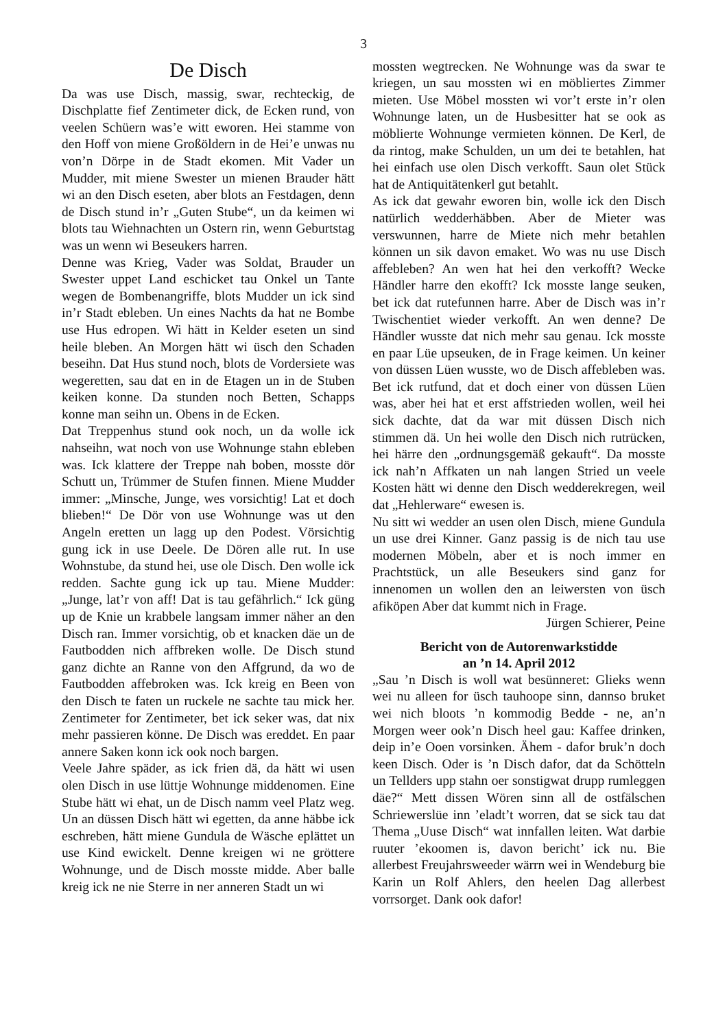3
De Disch
Da was use Disch, massig, swar, rechteckig, de Dischplatte fief Zentimeter dick, de Ecken rund, von veelen Schüern was’e witt eworen. Hei stamme von den Hoff von miene Großöldern in de Hei’e unwas nu von’n Dörpe in de Stadt ekomen. Mit Vader un Mudder, mit miene Swester un mienen Brauder hätt wi an den Disch eseten, aber blots an Festdagen, denn de Disch stund in’r „Guten Stube“, un da keimen wi blots tau Wiehnachten un Ostern rin, wenn Geburtstag was un wenn wi Beseukers harren.
Denne was Krieg, Vader was Soldat, Brauder un Swester uppet Land eschicket tau Onkel un Tante wegen de Bombenangriffe, blots Mudder un ick sind in’r Stadt ebleben. Un eines Nachts da hat ne Bombe use Hus edropen. Wi hätt in Kelder eseten un sind heile bleben. An Morgen hätt wi üsch den Schaden beseihn. Dat Hus stund noch, blots de Vordersiete was wegeretten, sau dat en in de Etagen un in de Stuben keiken konne. Da stunden noch Betten, Schapps konne man seihn un. Obens in de Ecken.
Dat Treppenhus stund ook noch, un da wolle ick nahseihn, wat noch von use Wohnunge stahn ebleben was. Ick klattere der Treppe nah boben, mosste dör Schutt un, Trümmer de Stufen finnen. Miene Mudder immer: „Minsche, Junge, wes vorsichtig! Lat et doch blieben!“ De Dör von use Wohnunge was ut den Angeln eretten un lagg up den Podest. Vörsichtig gung ick in use Deele. De Dören alle rut. In use Wohnstube, da stund hei, use ole Disch. Den wolle ick redden. Sachte gung ick up tau. Miene Mudder: „Junge, lat’r von aff! Dat is tau gefährlich.“ Ick güng up de Knie un krabbele langsam immer näher an den Disch ran. Immer vorsichtig, ob et knacken däe un de Fautbodden nich affbreken wolle. De Disch stund ganz dichte an Ranne von den Affgrund, da wo de Fautbodden affebroken was. Ick kreig en Been von den Disch te faten un ruckele ne sachte tau mick her. Zentimeter for Zentimeter, bet ick seker was, dat nix mehr passieren könne. De Disch was ereddet. En paar annere Saken konn ick ook noch bargen.
Veele Jahre späder, as ick frien dä, da hätt wi usen olen Disch in use lüttje Wohnunge middenomen. Eine Stube hätt wi ehat, un de Disch namm veel Platz weg. Un an düssen Disch hätt wi egetten, da anne häbbe ick eschreben, hätt miene Gundula de Wäsche eplättet un use Kind ewickelt. Denne kreigen wi ne gröttere Wohnunge, und de Disch mosste midde. Aber balle kreig ick ne nie Sterre in ner anneren Stadt un wi
mossten wegtrecken. Ne Wohnunge was da swar te kriegen, un sau mossten wi en möbliertes Zimmer mieten. Use Möbel mossten wi vor’t erste in’r olen Wohnunge laten, un de Husbesitter hat se ook as möblierte Wohnunge vermieten können. De Kerl, de da rintog, make Schulden, un um dei te betahlen, hat hei einfach use olen Disch verkofft. Saun olet Stück hat de Antiquitätenkerl gut betahlt.
As ick dat gewahr eworen bin, wolle ick den Disch natürlich wedderhäbben. Aber de Mieter was verswunnen, harre de Miete nich mehr betahlen können un sik davon emaket. Wo was nu use Disch affebleben? An wen hat hei den verkofft? Wecke Händler harre den ekofft? Ick mosste lange seuken, bet ick dat rutefunnen harre. Aber de Disch was in’r Twischentiet wieder verkofft. An wen denne? De Händler wusste dat nich mehr sau genau. Ick mosste en paar Lüe upseuken, de in Frage keimen. Un keiner von düssen Lüen wusste, wo de Disch affebleben was. Bet ick rutfund, dat et doch einer von düssen Lüen was, aber hei hat et erst affstrieden wollen, weil hei sick dachte, dat da war mit düssen Disch nich stimmen dä. Un hei wolle den Disch nich rutrücken, hei härre den „ordnungsgemäß gekauft“. Da mosste ick nah’n Affkaten un nah langen Stried un veele Kosten hätt wi denne den Disch wedderekregen, weil dat „Hehlerware“ ewesen is.
Nu sitt wi wedder an usen olen Disch, miene Gundula un use drei Kinner. Ganz passig is de nich tau use modernen Möbeln, aber et is noch immer en Prachtstück, un alle Beseukers sind ganz for innenomen un wollen den an leiwersten von üsch afiköpen Aber dat kummt nich in Frage.
Jürgen Schierer, Peine
Bericht von de Autorenwarkstidde
an ’n 14. April 2012
„Sau ’n Disch is woll wat besünneret: Glieks wenn wei nu alleen for üsch tauhoope sinn, dannso bruket wei nich bloots ’n kommodig Bedde - ne, an’n Morgen weer ook’n Disch heel gau: Kaffee drinken, deip in’e Ooen vorsinken. Ähem - dafor bruk’n doch keen Disch. Oder is ’n Disch dafor, dat da Schötteln un Tellders upp stahn oer sonstigwat drupp rumleggen däe?“ Mett dissen Wören sinn all de ostfälschen Schriewerslüe inn ’eladt’t worren, dat se sick tau dat Thema „Uuse Disch“ wat innfallen leiten. Wat darbie ruuter ’ekoomen is, davon bericht’ ick nu. Bie allerbest Freujahrsweeder wärrn wei in Wendeburg bie Karin un Rolf Ahlers, den heelen Dag allerbest vorrsorget. Dank ook dafor!